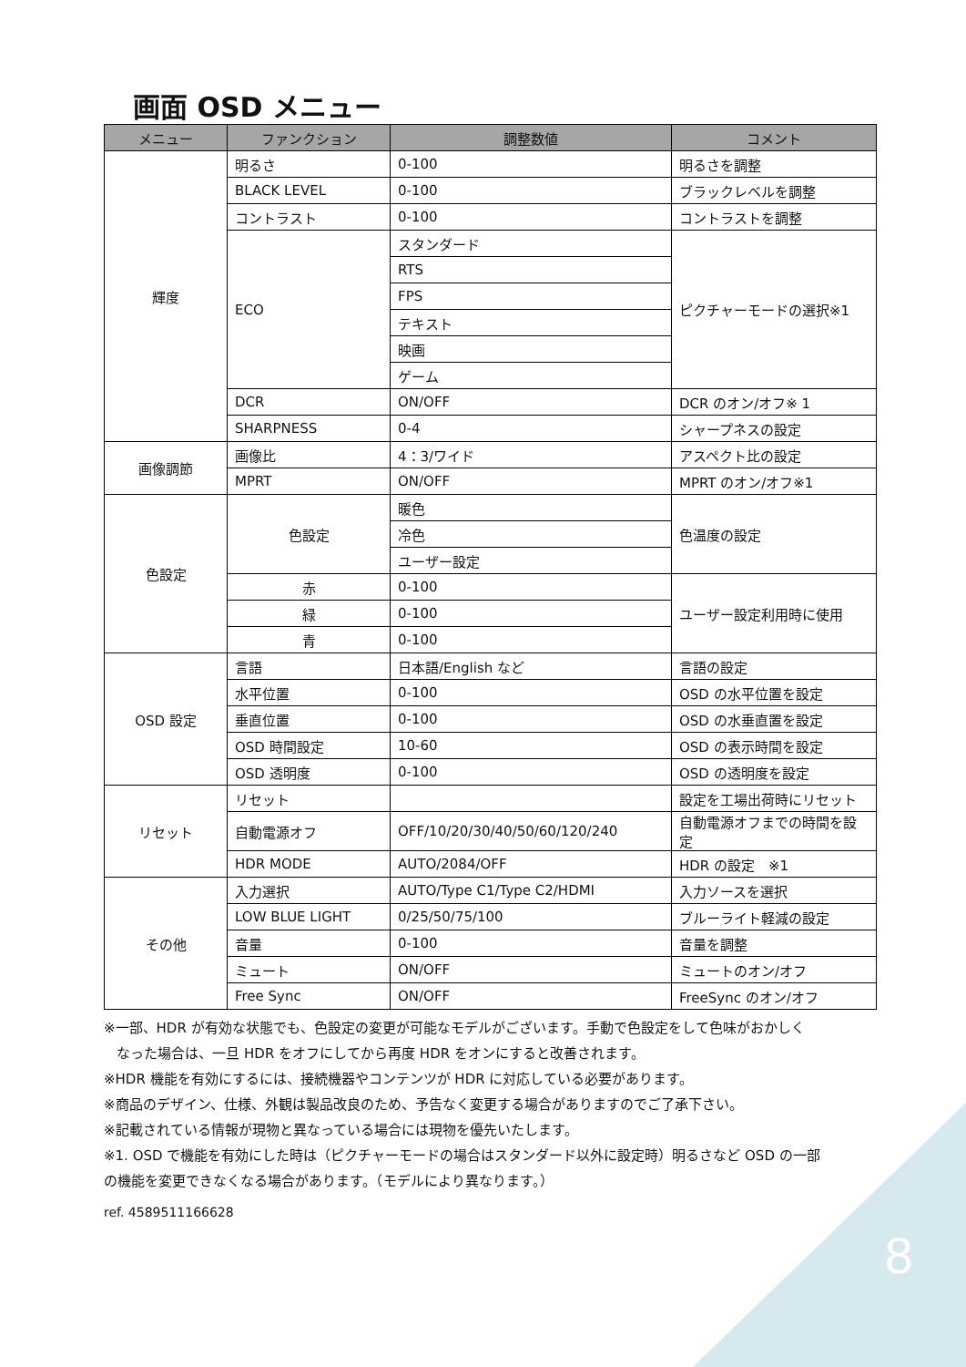画面 OSD メニュー
| メニュー | ファンクション | 調整数値 | コメント |
| --- | --- | --- | --- |
| 輝度 | 明るさ | 0-100 | 明るさを調整 |
| | BLACK LEVEL | 0-100 | ブラックレベルを調整 |
| | コントラスト | 0-100 | コントラストを調整 |
| | ECO | スタンダード | ピクチャーモードの選択※1 |
| | | RTS | |
| | | FPS | |
| | | テキスト | |
| | | 映画 | |
| | | ゲーム | |
| | DCR | ON/OFF | DCR のオン/オフ※ 1 |
| | SHARPNESS | 0-4 | シャープネスの設定 |
| 画像調節 | 画像比 | 4：3/ワイド | アスペクト比の設定 |
| | MPRT | ON/OFF | MPRT のオン/オフ※1 |
| 色設定 | 色設定 | 暖色 | 色温度の設定 |
| | | 冷色 | |
| | | ユーザー設定 | |
| | 赤 | 0-100 | ユーザー設定利用時に使用 |
| | 緑 | 0-100 | |
| | 青 | 0-100 | |
| OSD 設定 | 言語 | 日本語/English など | 言語の設定 |
| | 水平位置 | 0-100 | OSD の水平位置を設定 |
| | 垂直位置 | 0-100 | OSD の水垂直置を設定 |
| | OSD 時間設定 | 10-60 | OSD の表示時間を設定 |
| | OSD 透明度 | 0-100 | OSD の透明度を設定 |
| リセット | リセット | | 設定を工場出荷時にリセット |
| | 自動電源オフ | OFF/10/20/30/40/50/60/120/240 | 自動電源オフまでの時間を設定 |
| | HDR MODE | AUTO/2084/OFF | HDR の設定 ※1 |
| その他 | 入力選択 | AUTO/Type C1/Type C2/HDMI | 入力ソースを選択 |
| | LOW BLUE LIGHT | 0/25/50/75/100 | ブルーライト軽減の設定 |
| | 音量 | 0-100 | 音量を調整 |
| | ミュート | ON/OFF | ミュートのオン/オフ |
| | Free Sync | ON/OFF | FreeSync のオン/オフ |
※一部、HDR が有効な状態でも、色設定の変更が可能なモデルがございます。手動で色設定をして色味がおかしく
なった場合は、一旦 HDR をオフにしてから再度 HDR をオンにすると改善されます。
※HDR 機能を有効にするには、接続機器やコンテンツが HDR に対応している必要があります。
※商品のデザイン、仕様、外観は製品改良のため、予告なく変更する場合がありますのでご了承下さい。
※記載されている情報が現物と異なっている場合には現物を優先いたします。
※1. OSD で機能を有効にした時は（ピクチャーモードの場合はスタンダード以外に設定時）明るさなど OSD の一部
の機能を変更できなくなる場合があります。（モデルにより異なります。）
ref. 4589511166628
8